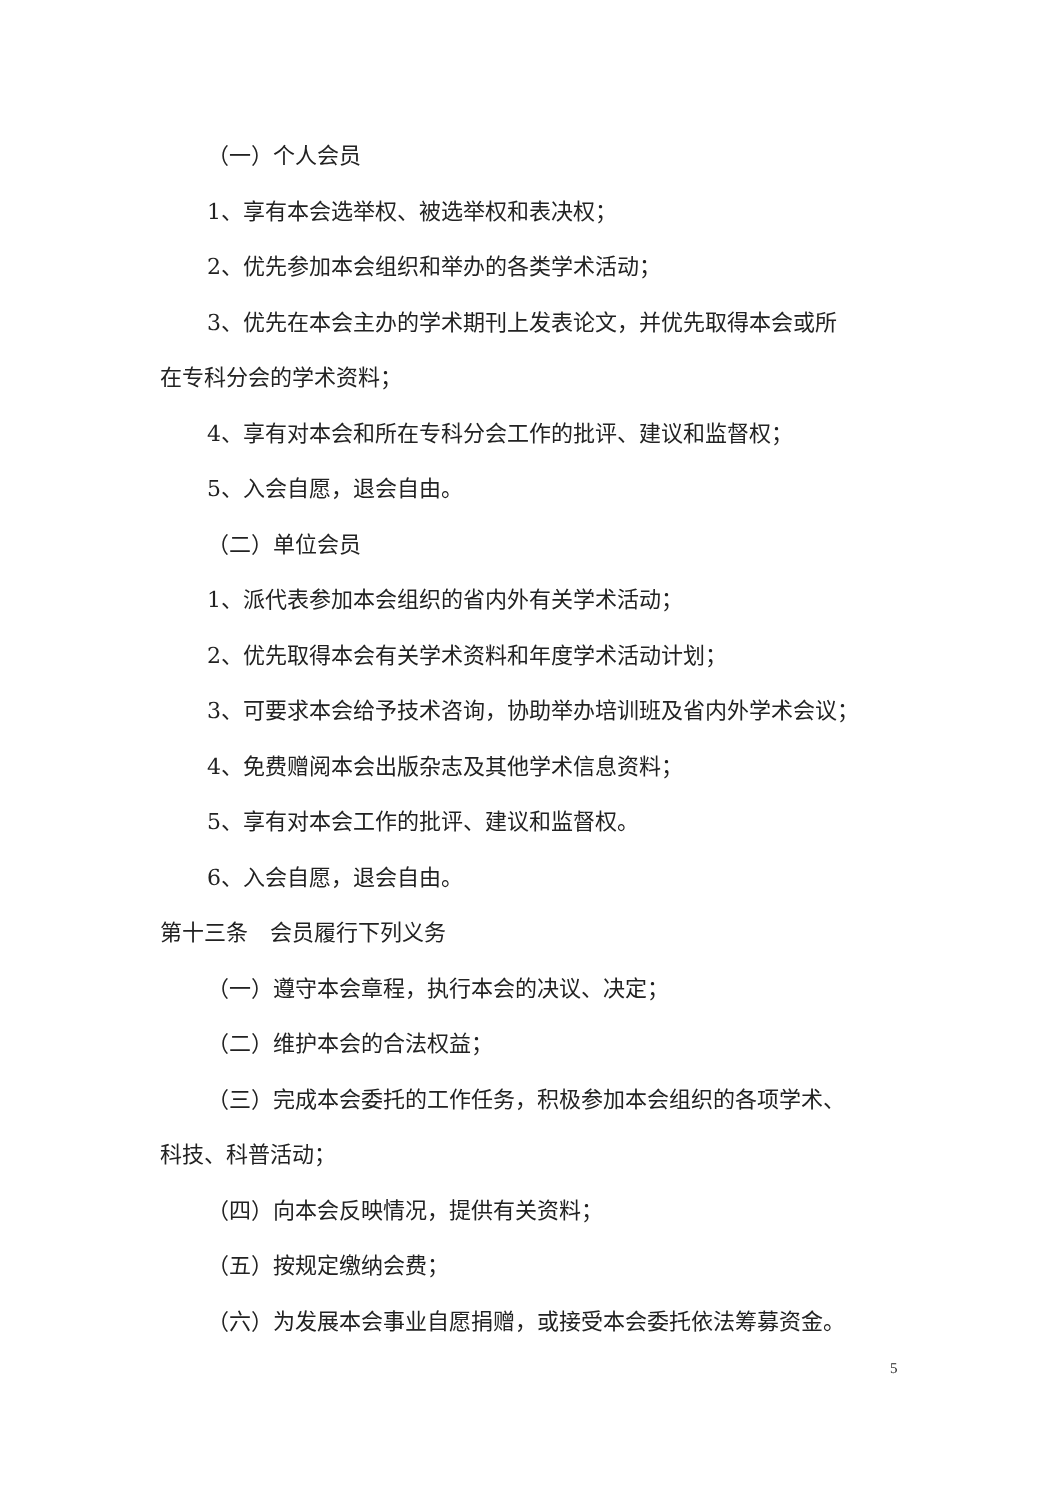（一）个人会员
1、享有本会选举权、被选举权和表决权；
2、优先参加本会组织和举办的各类学术活动；
3、优先在本会主办的学术期刊上发表论文，并优先取得本会或所
在专科分会的学术资料；
4、享有对本会和所在专科分会工作的批评、建议和监督权；
5、入会自愿，退会自由。
（二）单位会员
1、派代表参加本会组织的省内外有关学术活动；
2、优先取得本会有关学术资料和年度学术活动计划；
3、可要求本会给予技术咨询，协助举办培训班及省内外学术会议；
4、免费赠阅本会出版杂志及其他学术信息资料；
5、享有对本会工作的批评、建议和监督权。
6、入会自愿，退会自由。
第十三条　会员履行下列义务
（一）遵守本会章程，执行本会的决议、决定；
（二）维护本会的合法权益；
（三）完成本会委托的工作任务，积极参加本会组织的各项学术、
科技、科普活动；
（四）向本会反映情况，提供有关资料；
（五）按规定缴纳会费；
（六）为发展本会事业自愿捐赠，或接受本会委托依法筹募资金。
5